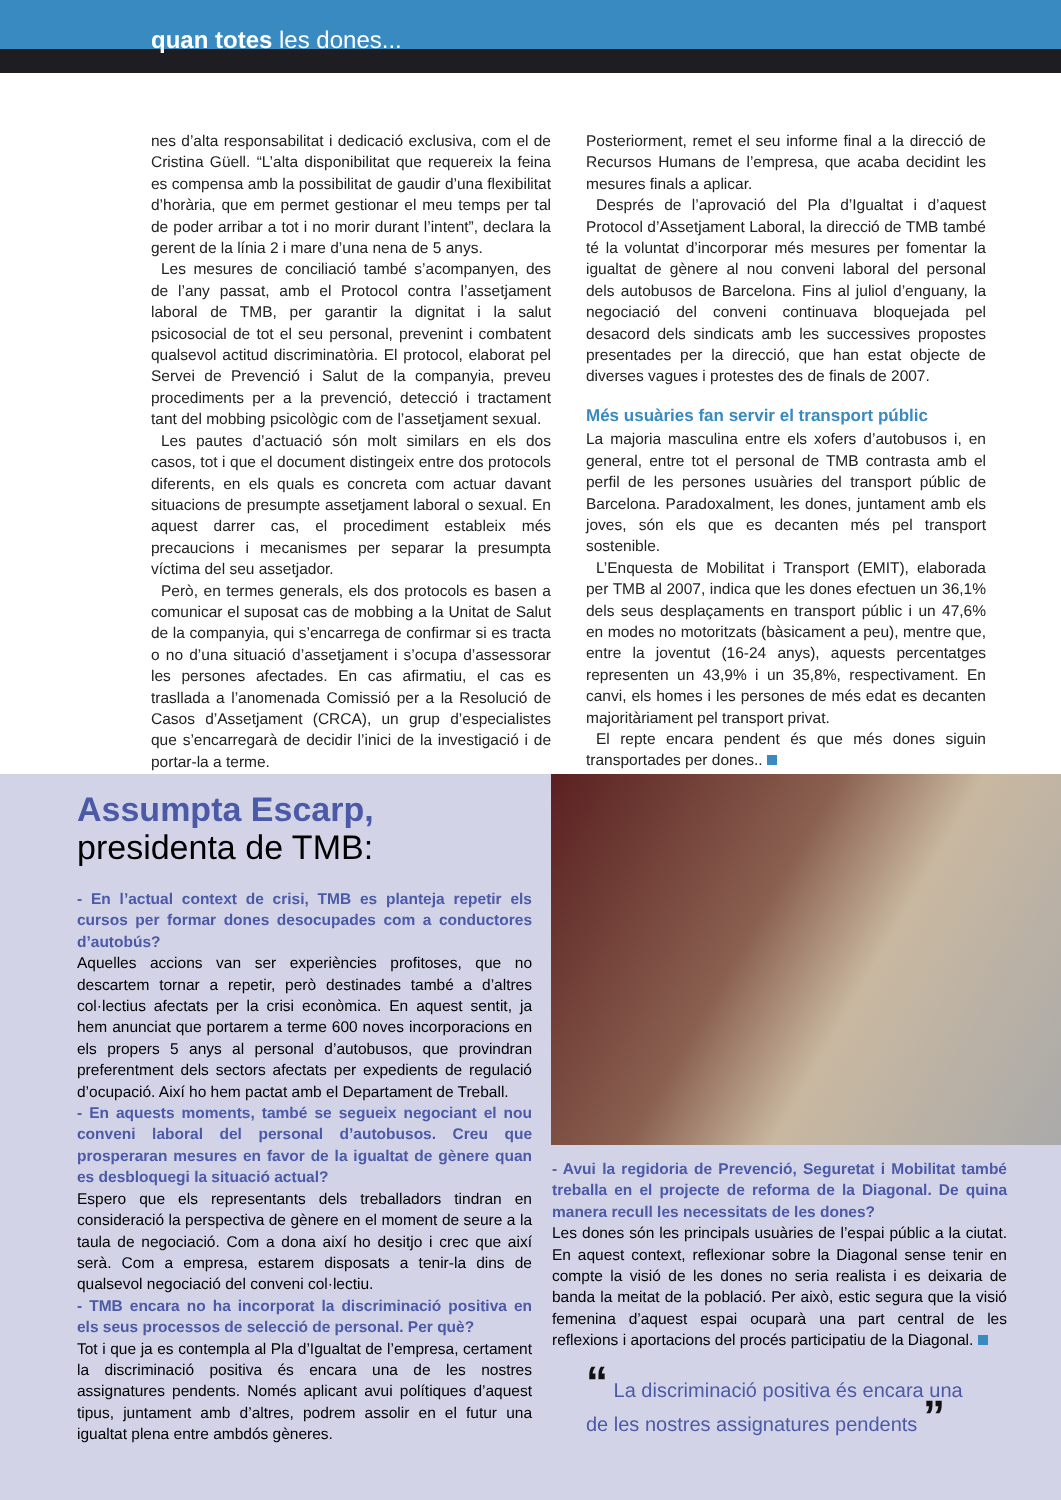quan totes les dones...
nes d’alta responsabilitat i dedicació exclusiva, com el de Cristina Güell. “L’alta disponibilitat que requereix la feina es compensa amb la possibilitat de gaudir d’una flexibilitat d’horària, que em permet gestionar el meu temps per tal de poder arribar a tot i no morir durant l’intent”, declara la gerent de la línia 2 i mare d’una nena de 5 anys.
Les mesures de conciliació també s’acompanyen, des de l’any passat, amb el Protocol contra l’assetjament laboral de TMB, per garantir la dignitat i la salut psicosocial de tot el seu personal, prevenint i combatent qualsevol actitud discriminatòria. El protocol, elaborat pel Servei de Prevenció i Salut de la companyia, preveu procediments per a la prevenció, detecció i tractament tant del mobbing psicològic com de l’assetjament sexual.
Les pautes d’actuació són molt similars en els dos casos, tot i que el document distingeix entre dos protocols diferents, en els quals es concreta com actuar davant situacions de presumpte assetjament laboral o sexual. En aquest darrer cas, el procediment estableix més precaucions i mecanismes per separar la presumpta víctima del seu assetjador.
Però, en termes generals, els dos protocols es basen a comunicar el suposat cas de mobbing a la Unitat de Salut de la companyia, qui s’encarrega de confirmar si es tracta o no d’una situació d’assetjament i s’ocupa d’assessorar les persones afectades. En cas afirmatiu, el cas es trasllada a l’anomenada Comissió per a la Resolució de Casos d’Assetjament (CRCA), un grup d’especialistes que s’encarregarà de decidir l’inici de la investigació i de portar-la a terme.
Posteriorment, remet el seu informe final a la direcció de Recursos Humans de l’empresa, que acaba decidint les mesures finals a aplicar.
Després de l’aprovació del Pla d’Igualtat i d’aquest Protocol d’Assetjament Laboral, la direcció de TMB també té la voluntat d’incorporar més mesures per fomentar la igualtat de gènere al nou conveni laboral del personal dels autobusos de Barcelona. Fins al juliol d’enguany, la negociació del conveni continuava bloquejada pel desacord dels sindicats amb les successives propostes presentades per la direcció, que han estat objecte de diverses vagues i protestes des de finals de 2007.
Més usuàries fan servir el transport públic
La majoria masculina entre els xofers d’autobusos i, en general, entre tot el personal de TMB contrasta amb el perfil de les persones usuàries del transport públic de Barcelona. Paradoxalment, les dones, juntament amb els joves, són els que es decanten més pel transport sostenible.
L’Enquesta de Mobilitat i Transport (EMIT), elaborada per TMB al 2007, indica que les dones efectuen un 36,1% dels seus desplaçaments en transport públic i un 47,6% en modes no motoritzats (bàsicament a peu), mentre que, entre la joventut (16-24 anys), aquests percentatges representen un 43,9% i un 35,8%, respectivament. En canvi, els homes i les persones de més edat es decanten majoritàriament pel transport privat.
El repte encara pendent és que més dones siguin transportades per dones..
Assumpta Escarp,
presidenta de TMB:
- En l’actual context de crisi, TMB es planteja repetir els cursos per formar dones desocupades com a conductores d’autobús?
Aquelles accions van ser experiències profitoses, que no descartem tornar a repetir, però destinades també a d’altres col·lectius afectats per la crisi econòmica. En aquest sentit, ja hem anunciat que portarem a terme 600 noves incorporacions en els propers 5 anys al personal d’autobusos, que provindran preferentment dels sectors afectats per expedients de regulació d’ocupació. Així ho hem pactat amb el Departament de Treball.
- En aquests moments, també se segueix negociant el nou conveni laboral del personal d’autobusos. Creu que prosperaran mesures en favor de la igualtat de gènere quan es desbloquegi la situació actual?
Espero que els representants dels treballadors tindran en consideració la perspectiva de gènere en el moment de seure a la taula de negociació. Com a dona així ho desitjo i crec que així serà. Com a empresa, estarem disposats a tenir-la dins de qualsevol negociació del conveni col·lectiu.
- TMB encara no ha incorporat la discriminació positiva en els seus processos de selecció de personal. Per què?
Tot i que ja es contempla al Pla d’Igualtat de l’empresa, certament la discriminació positiva és encara una de les nostres assignatures pendents. Només aplicant avui polítiques d’aquest tipus, juntament amb d’altres, podrem assolir en el futur una igualtat plena entre ambdós gèneres.
- Avui la regidoria de Prevenció, Seguretat i Mobilitat també treballa en el projecte de reforma de la Diagonal. De quina manera recull les necessitats de les dones?
Les dones són les principals usuàries de l’espai públic a la ciutat. En aquest context, reflexionar sobre la Diagonal sense tenir en compte la visió de les dones no seria realista i es deixaria de banda la meitat de la població. Per això, estic segura que la visió femenina d’aquest espai ocuparà una part central de les reflexions i aportacions del procés participatiu de la Diagonal.
“ La discriminació positiva és encara una de les nostres assignatures pendents ”